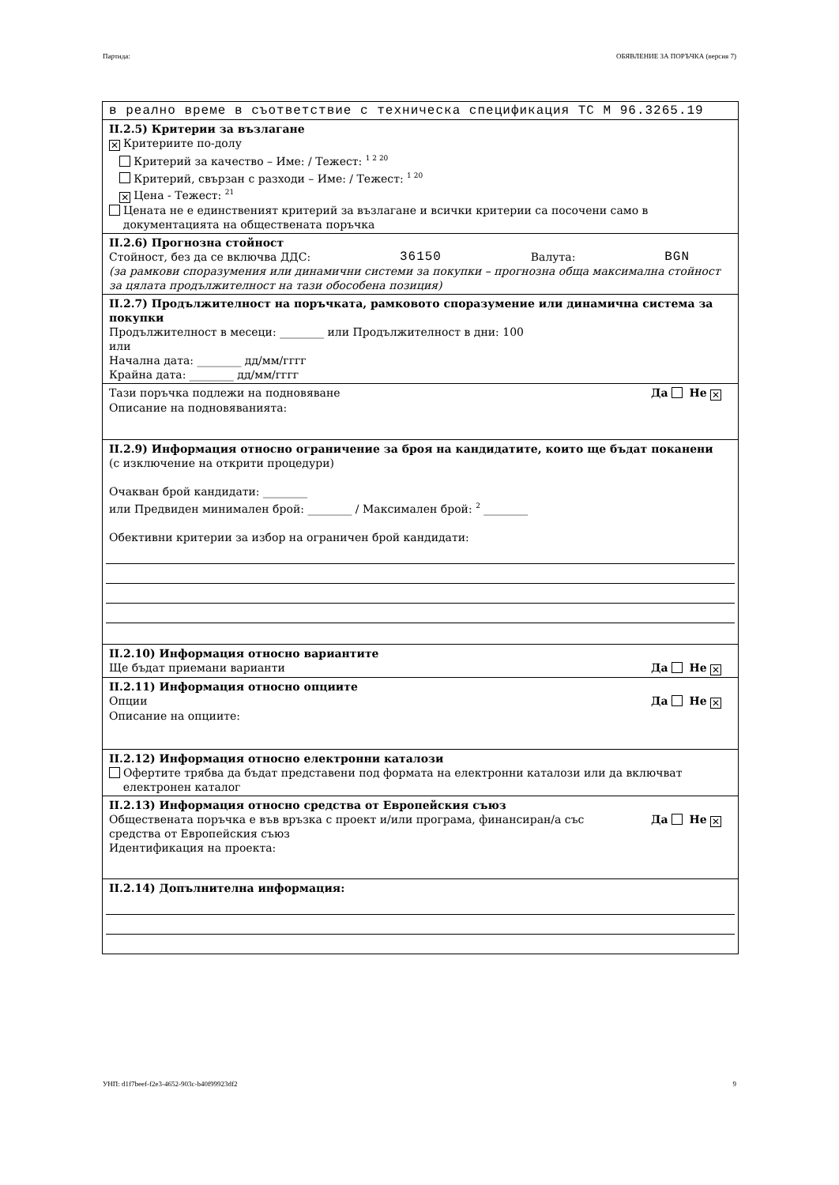Партида: ОБЯВЛЕНИЕ ЗА ПОРЪЧКА (версия 7)
в реално време в съответствие с техническа спецификация ТС М 96.3265.19
II.2.5) Критерии за възлагане
✕ Критериите по-долу
Критерий за качество – Име: / Тежест: <sup>1 2 20</sup>
Критерий, свързан с разходи – Име: / Тежест: <sup>1 20</sup>
✕ Цена - Тежест: <sup>21</sup>
Цената не е единственият критерий за възлагане и всички критерии са посочени само в
документацията на обществената поръчка
II.2.6) Прогнозна стойност
Стойност, без да се включва ДДС: 36150 Валута: BGN
(за рамкови споразумения или динамични системи за покупки – прогнозна обща максимална стойност за цялата продължителност на тази обособена позиция)
II.2.7) Продължителност на поръчката, рамковото споразумение или динамична система за покупки
Продължителност в месеци: ________ или Продължителност в дни: 100
или
Начална дата: ________ дд/мм/гггг
Крайна дата: ________ дд/мм/гггг
Тази поръчка подлежи на подновяване Да Не ✕
Описание на подновяванията:
II.2.9) Информация относно ограничение за броя на кандидатите, които ще бъдат поканени
(с изключение на открити процедури)
Очакван брой кандидати: ________
или Предвиден минимален брой: ________ / Максимален брой: <sup>2</sup> ________
Обективни критерии за избор на ограничен брой кандидати:
II.2.10) Информация относно вариантите
Ще бъдат приемани варианти Да Не ✕
II.2.11) Информация относно опциите
Опции Да Не ✕
Описание на опциите:
II.2.12) Информация относно електронни каталози
Офертите трябва да бъдат представени под формата на електронни каталози или да включват
електронен каталог
II.2.13) Информация относно средства от Европейския съюз
Обществената поръчка е във връзка с проект и/или програма, финансиран/а със
средства от Европейския съюз Да Не ✕
Идентификация на проекта:
II.2.14) Допълнителна информация:
УНП: d1f7beef-f2e3-4652-903c-b40f99923df2 9